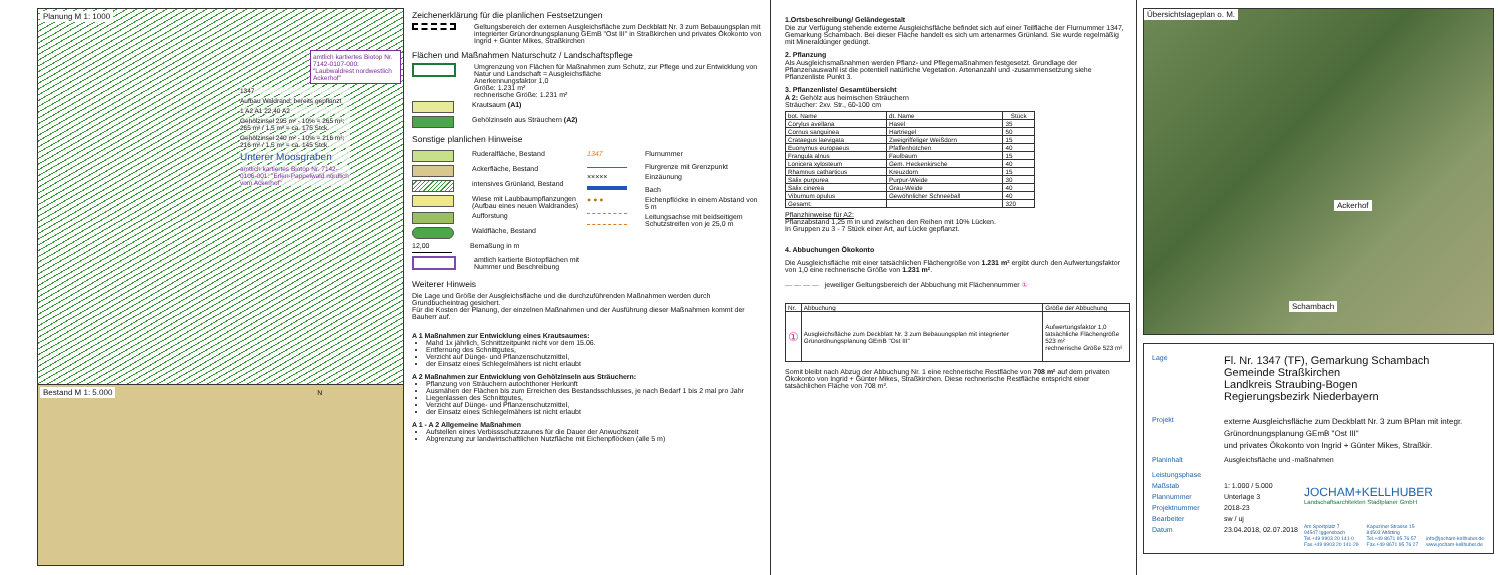Planung M 1: 1000
amtlich kartiertes Biotop Nr. 7142-0107-000: "Laubwaldrest nordwestlich Ackerhof"
1347
Aufbau Waldrand; bereits gepflanzt
1 A2 A1 22,40 A2
Gehölzinsel 295 m² - 10% = 265 m²; 265 m² / 1,5 m² = ca. 175 Stck.
Gehölzinsel 240 m² - 10% = 216 m²; 216 m² / 1,5 m² = ca. 145 Stck.
Unterer Moosgraben
amtlich kartiertes Biotop Nr. 7142-0106-001: "Erlen-Pappelwald nördlich vom Ackerhof"
Bestand M 1: 5.000 N
Zeichenerklärung für die planlichen Festsetzungen
Geltungsbereich der externen Ausgleichsfläche zum Deckblatt Nr. 3 zum Bebauungsplan mit integrierter Grünordnungsplanung GEmB "Ost III" in Straßkirchen und privates Ökokonto von Ingrid + Günter Mikes, Straßkirchen
Flächen und Maßnahmen Naturschutz / Landschaftspflege
Umgrenzung von Flächen für Maßnahmen zum Schutz, zur Pflege und zur Entwicklung von Natur und Landschaft = Ausgleichsfläche
Anerkennungsfaktor 1,0
Größe: 1.231 m²
rechnerische Größe: 1.231 m²
Krautsaum (A1)
Gehölzinseln aus Sträuchern (A2)
Sonstige planlichen Hinweise
Ruderalfläche, Bestand
Ackerfläche, Bestand
intensives Grünland, Bestand
Wiese mit Laubbaumpflanzungen (Aufbau eines neuen Waldrandes)
Aufforstung
Waldfläche, Bestand
12,00
Bemaßung in m
amtlich kartierte Biotopflächen mit Nummer und Beschreibung
1347
Flurnummer
Flurgrenze mit Grenzpunkt
×××××
Einzäunung
Bach
● ● ●
Eichenpflöcke in einem Abstand von 5 m
Leitungsachse mit beidseitigem Schutzstreifen von je 25,0 m
Weiterer Hinweis
Die Lage und Größe der Ausgleichsfläche und die durchzuführenden Maßnahmen werden durch Grundbucheintrag gesichert.
Für die Kosten der Planung, der einzelnen Maßnahmen und der Ausführung dieser Maßnahmen kommt der Bauherr auf.
A 1 Maßnahmen zur Entwicklung eines Krautsaumes:
Mahd 1x jährlich, Schnittzeitpunkt nicht vor dem 15.06.
Entfernung des Schnittgutes,
Verzicht auf Dünge- und Pflanzenschutzmittel,
der Einsatz eines Schlegelmähers ist nicht erlaubt
A 2 Maßnahmen zur Entwicklung von Gehölzinseln aus Sträuchern:
Pflanzung von Sträuchern autochthoner Herkunft
Ausmähen der Flächen bis zum Erreichen des Bestandsschlusses, je nach Bedarf 1 bis 2 mal pro Jahr
Liegenlassen des Schnittgutes,
Verzicht auf Dünge- und Pflanzenschutzmittel,
der Einsatz eines Schlegelmähers ist nicht erlaubt
A 1 - A 2 Allgemeine Maßnahmen
Aufstellen eines Verbissschutzzaunes für die Dauer der Anwuchszeit
Abgrenzung zur landwirtschaftlichen Nutzfläche mit Eichenpflöcken (alle 5 m)
1.Ortsbeschreibung/ Geländegestalt
Die zur Verfügung stehende externe Ausgleichsfläche befindet sich auf einer Teilfläche der Flurnummer 1347, Gemarkung Schambach. Bei dieser Fläche handelt es sich um artenarmes Grünland. Sie wurde regelmäßig mit Mineraldünger gedüngt.
2. Pflanzung
Als Ausgleichsmaßnahmen werden Pflanz- und Pflegemaßnahmen festgesetzt. Grundlage der Pflanzenauswahl ist die potentiell natürliche Vegetation. Artenanzahl und -zusammensetzung siehe Pflanzenliste Punkt 3.
3. Pflanzenliste/ Gesamtübersicht
A 2: Gehölz aus heimischen Sträuchern
Sträucher: 2xv. Str., 60-100 cm
| bot. Name | dt. Name | Stück |
| --- | --- | --- |
| Corylus avellana | Hasel | 35 |
| Cornus sanguinea | Hartriegel | 50 |
| Crataegus laevigata | Zweigriffeliger Weißdorn | 15 |
| Euonymus europaeus | Pfaffenhütchen | 40 |
| Frangula alnus | Faulbaum | 15 |
| Lonicera xylosteum | Gem. Heckenkirsche | 40 |
| Rhamnus catharticus | Kreuzdorn | 15 |
| Salix purpurea | Purpur-Weide | 30 |
| Salix cinerea | Grau-Weide | 40 |
| Viburnum opulus | Gewöhnlicher Schneeball | 40 |
| Gesamt: | | 320 |
Pflanzhinweise für A2:
Pflanzabstand 1,25 m in und zwischen den Reihen mit 10% Lücken.
In Gruppen zu 3 - 7 Stück einer Art, auf Lücke gepflanzt.
4. Abbuchungen Ökokonto
Die Ausgleichsfläche mit einer tatsächlichen Flächengröße von 1.231 m² ergibt durch den Aufwertungsfaktor von 1,0 eine rechnerische Größe von 1.231 m².
— — — — jeweiliger Geltungsbereich der Abbuchung mit Flächennummer ①
| Nr. | Abbuchung | Größe der Abbuchung |
| --- | --- | --- |
| ① | Ausgleichsfläche zum Deckblatt Nr. 3 zum Bebauungsplan mit integrierter Grünordnungsplanung GEmB "Ost III" | Aufwertungsfaktor 1,0 tatsächliche Flächengröße 523 m² rechnerische Größe 523 m² |
Somit bleibt nach Abzug der Abbuchung Nr. 1 eine rechnerische Restfläche von 708 m² auf dem privaten Ökokonto von Ingrid + Günter Mikes, Straßkirchen. Diese rechnerische Restfläche entspricht einer tatsächlichen Fläche von 708 m².
Übersichtslageplan o. M.
Ackerhof
Schambach
Lage
Fl. Nr. 1347 (TF), Gemarkung Schambach
Gemeinde Straßkirchen
Landkreis Straubing-Bogen
Regierungsbezirk Niederbayern
Projekt
externe Ausgleichsfläche zum Deckblatt Nr. 3 zum BPlan mit integr. Grünordnungsplanung GEmB "Ost III"
und privates Ökokonto von Ingrid + Günter Mikes, Straßkir.
Planinhalt Ausgleichsfläche und -maßnahmen
Leistungsphase
Maßstab 1: 1.000 / 5.000
Plannummer Unterlage 3
Projektnummer 2018-23
Bearbeiter sw / uj
Datum 23.04.2018, 02.07.2018
JOCHAM+KELLHUBER
Landschaftsarchitekten Stadtplaner GmbH
Am Sportplatz 7
94547 Iggensbach
Tel.+49 9903 20 141-0
Fax.+49 9903 20 141-29
Kapuziner Strasse 15
84503 Altötting
Tel.+49 8671 95 76 57
Fax.+49 8671 95 76 27
info@jocham-kellhuber.de
www.jocham-kellhuber.de